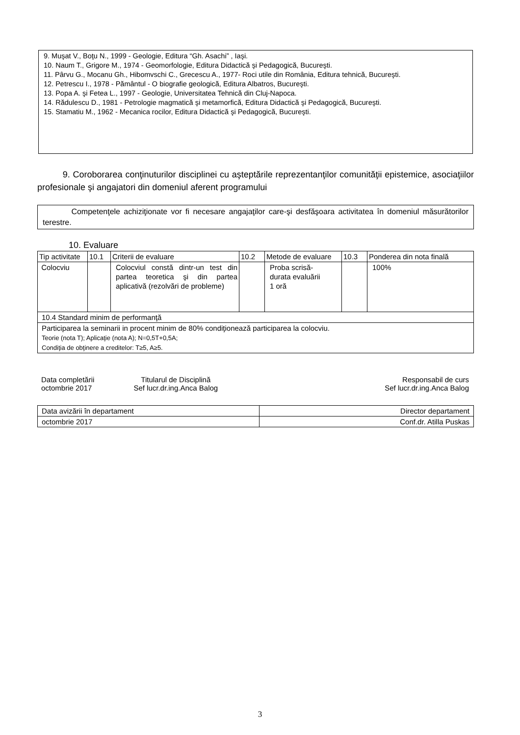9. Muşat V., Boţu N., 1999 - Geologie, Editura “Gh. Asachi” , Iaşi.
10. Naum T., Grigore M., 1974 - Geomorfologie, Editura Didactică şi Pedagogică, Bucureşti.
11. Pârvu G., Mocanu Gh., Hibomvschi C., Grecescu A., 1977- Roci utile din România, Editura tehnică, Bucureşti.
12. Petrescu I., 1978 - Pământul - O biografie geologică, Editura Albatros, Bucureşti.
13. Popa A. şi Fetea L., 1997 - Geologie, Universitatea Tehnică din Cluj-Napoca.
14. Rădulescu D., 1981 - Petrologie magmatică şi metamorfică, Editura Didactică şi Pedagogică, Bucureşti.
15. Stamatiu M., 1962 - Mecanica rocilor, Editura Didactică şi Pedagogică, Bucureşti.
9. Coroborarea conţinuturilor disciplinei cu aşteptările reprezentanţilor comunităţii epistemice, asociaţiilor profesionale şi angajatori din domeniul aferent programului
Competenţele achiziţionate vor fi necesare angajaţilor care-şi desfăşoara activitatea în domeniul măsurătorilor terestre.
10. Evaluare
| Tip activitate | 10.1 | Criterii de evaluare | 10.2 | Metode de evaluare | 10.3 | Ponderea din nota finală |
| Colocviu | | Colocviul constă dintr-un test din partea teoretica şi din partea aplicativă (rezolvări de probleme) | | Proba scrisă- durata evaluării 1 oră | | 100% |
| 10.4 Standard minim de performanţă | | | | | | |
| Participarea la seminarii in procent minim de 80% condiţionează participarea la colocviu. Teorie (nota T); Aplicaţie (nota A); N=0,5T+0,5A; Condiţia de obţinere a creditelor: T≥5, A≥5. | | | | | | |
Data completării
octombrie 2017
Titularul de Disciplină
Sef lucr.dr.ing.Anca Balog
Responsabil de curs
Sef lucr.dr.ing.Anca Balog
| Data avizării în departament | Director departament |
| octombrie 2017 | Conf.dr. Atilla Puskas |
3